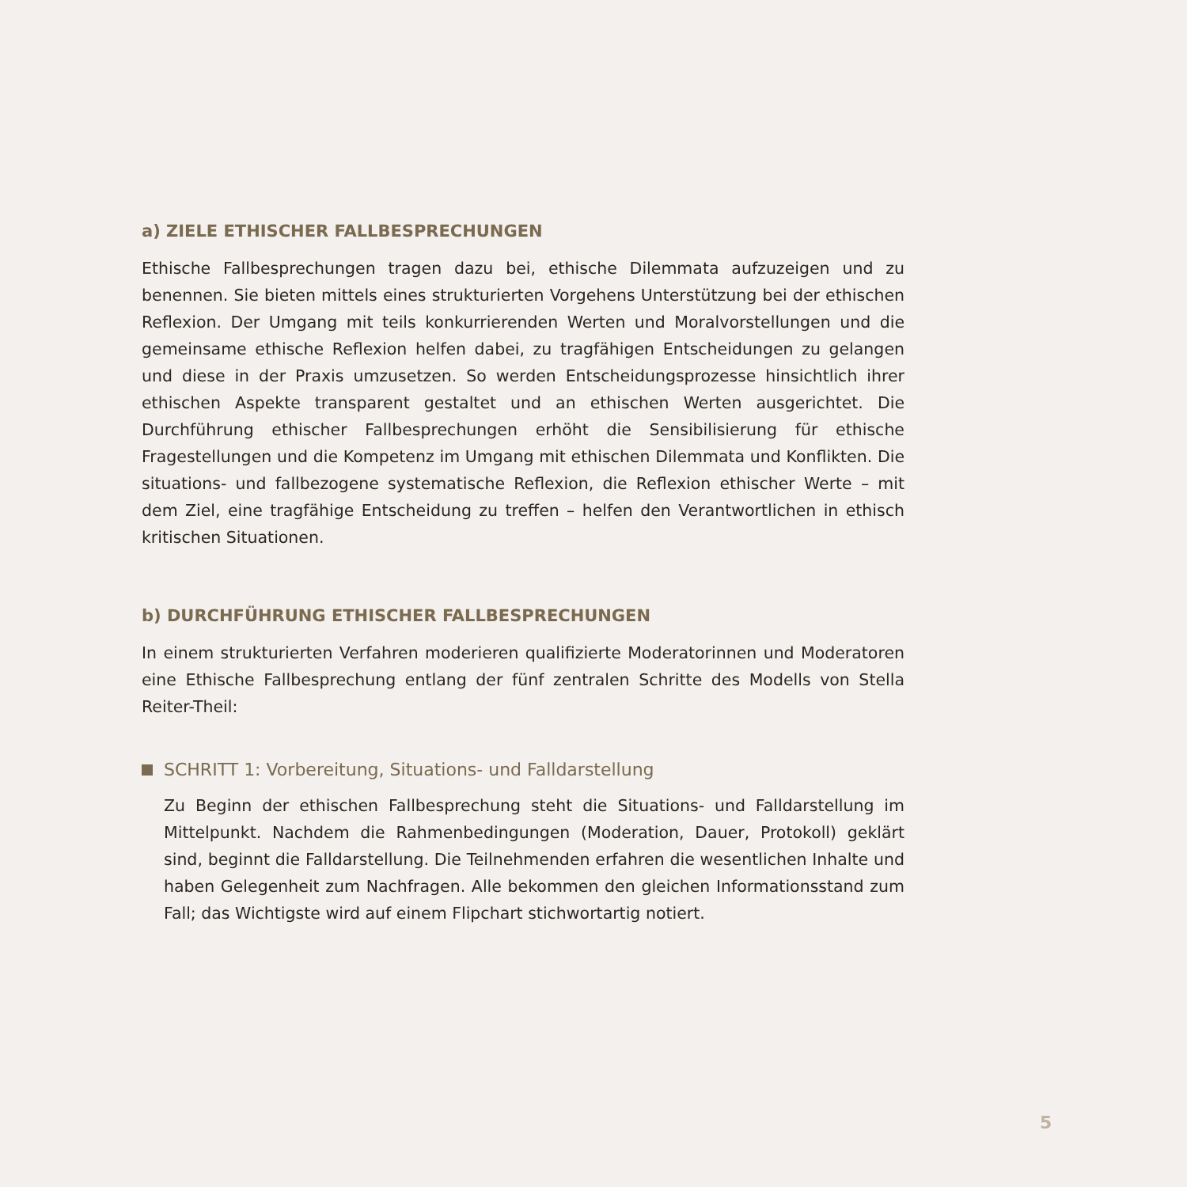a) ZIELE ETHISCHER FALLBESPRECHUNGEN
Ethische Fallbesprechungen tragen dazu bei, ethische Dilemmata aufzuzeigen und zu benennen. Sie bieten mittels eines strukturierten Vorgehens Unterstützung bei der ethischen Reflexion. Der Umgang mit teils konkurrierenden Werten und Moralvorstellungen und die gemeinsame ethische Reflexion helfen dabei, zu tragfähigen Entscheidungen zu gelangen und diese in der Praxis umzusetzen. So werden Entscheidungsprozesse hinsichtlich ihrer ethischen Aspekte transparent gestaltet und an ethischen Werten ausgerichtet. Die Durchführung ethischer Fallbesprechungen erhöht die Sensibilisierung für ethische Fragestellungen und die Kompetenz im Umgang mit ethischen Dilemmata und Konflikten. Die situations- und fallbezogene systematische Reflexion, die Reflexion ethischer Werte – mit dem Ziel, eine tragfähige Entscheidung zu treffen – helfen den Verantwortlichen in ethisch kritischen Situationen.
b) DURCHFÜHRUNG ETHISCHER FALLBESPRECHUNGEN
In einem strukturierten Verfahren moderieren qualifizierte Moderatorinnen und Moderatoren eine Ethische Fallbesprechung entlang der fünf zentralen Schritte des Modells von Stella Reiter-Theil:
SCHRITT 1: Vorbereitung, Situations- und Falldarstellung
Zu Beginn der ethischen Fallbesprechung steht die Situations- und Falldarstellung im Mittelpunkt. Nachdem die Rahmenbedingungen (Moderation, Dauer, Protokoll) geklärt sind, beginnt die Falldarstellung. Die Teilnehmenden erfahren die wesentlichen Inhalte und haben Gelegenheit zum Nachfragen. Alle bekommen den gleichen Informationsstand zum Fall; das Wichtigste wird auf einem Flipchart stichwortartig notiert.
5